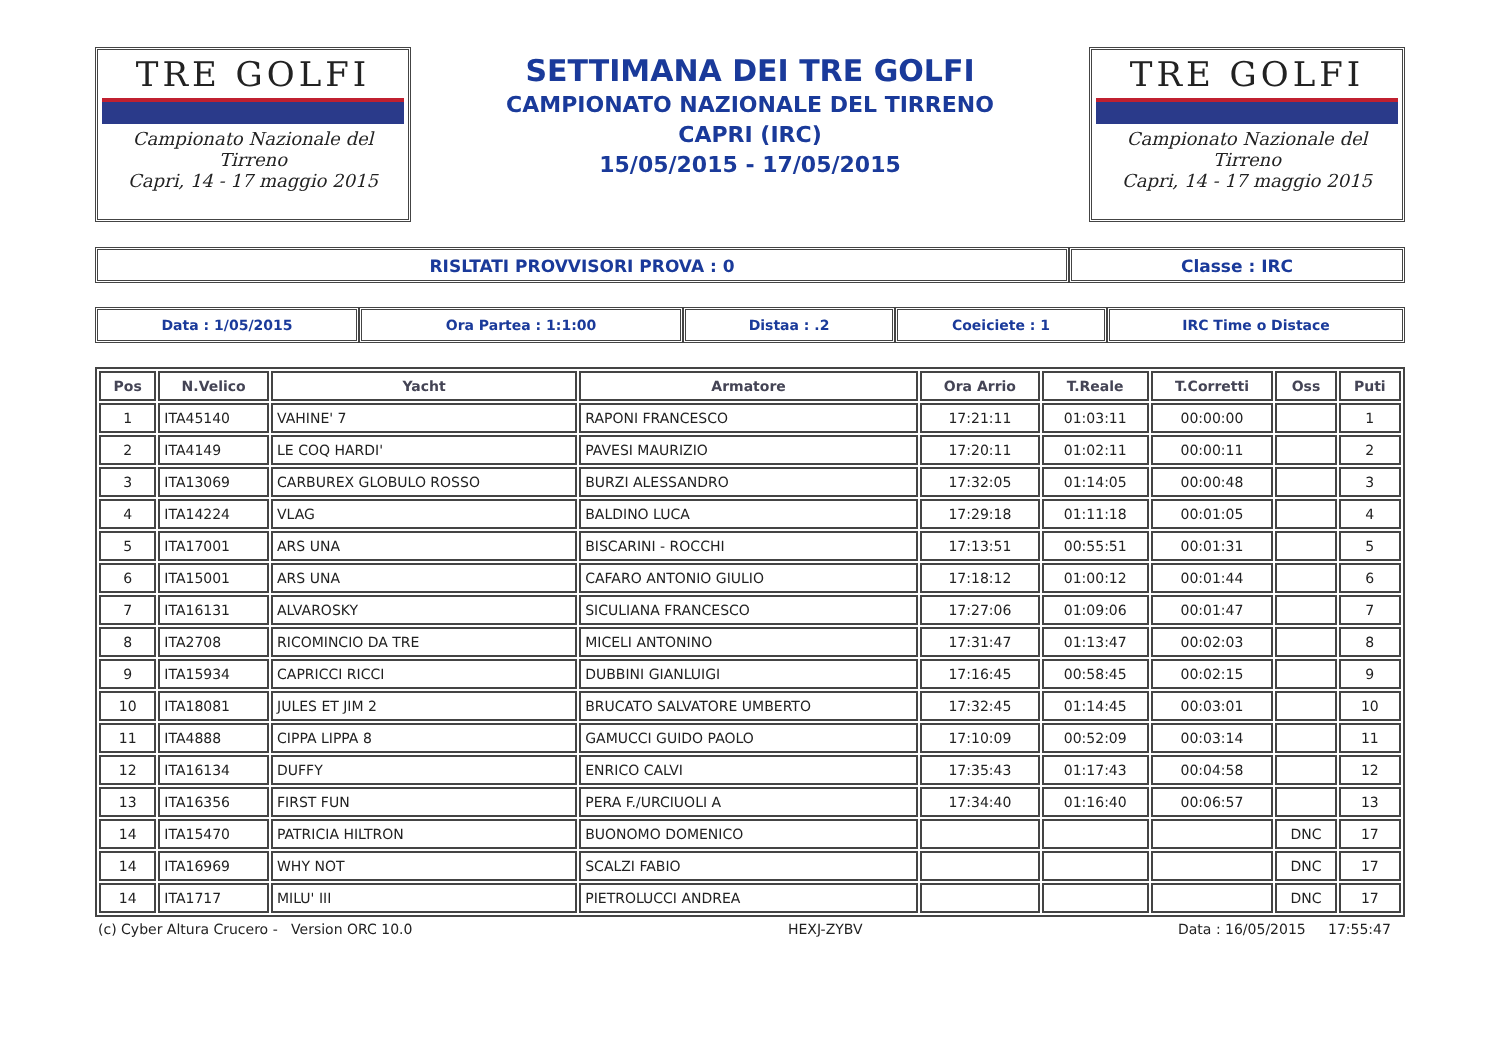TRE GOLFI
Campionato Nazionale del Tirreno
Capri, 14 - 17 maggio 2015
SETTIMANA DEI TRE GOLFI
CAMPIONATO NAZIONALE DEL TIRRENO
CAPRI (IRC)
15/05/2015 - 17/05/2015
TRE GOLFI
Campionato Nazionale del Tirreno
Capri, 14 - 17 maggio 2015
RISLTATI PROVVISORI PROVA : 0 Classe : IRC
Data : 1/05/2015 Ora Partea : 1:1:00 Distaa : .2 Coeiciete : 1 IRC Time o Distace
| Pos | N.Velico | Yacht | Armatore | Ora Arrio | T.Reale | T.Corretti | Oss | Puti |
| --- | --- | --- | --- | --- | --- | --- | --- | --- |
| 1 | ITA45140 | VAHINE' 7 | RAPONI FRANCESCO | 17:21:11 | 01:03:11 | 00:00:00 | | 1 |
| 2 | ITA4149 | LE COQ HARDI' | PAVESI MAURIZIO | 17:20:11 | 01:02:11 | 00:00:11 | | 2 |
| 3 | ITA13069 | CARBUREX GLOBULO ROSSO | BURZI ALESSANDRO | 17:32:05 | 01:14:05 | 00:00:48 | | 3 |
| 4 | ITA14224 | VLAG | BALDINO LUCA | 17:29:18 | 01:11:18 | 00:01:05 | | 4 |
| 5 | ITA17001 | ARS UNA | BISCARINI - ROCCHI | 17:13:51 | 00:55:51 | 00:01:31 | | 5 |
| 6 | ITA15001 | ARS UNA | CAFARO ANTONIO GIULIO | 17:18:12 | 01:00:12 | 00:01:44 | | 6 |
| 7 | ITA16131 | ALVAROSKY | SICULIANA FRANCESCO | 17:27:06 | 01:09:06 | 00:01:47 | | 7 |
| 8 | ITA2708 | RICOMINCIO DA TRE | MICELI ANTONINO | 17:31:47 | 01:13:47 | 00:02:03 | | 8 |
| 9 | ITA15934 | CAPRICCI RICCI | DUBBINI GIANLUIGI | 17:16:45 | 00:58:45 | 00:02:15 | | 9 |
| 10 | ITA18081 | JULES ET JIM 2 | BRUCATO SALVATORE UMBERTO | 17:32:45 | 01:14:45 | 00:03:01 | | 10 |
| 11 | ITA4888 | CIPPA LIPPA 8 | GAMUCCI GUIDO PAOLO | 17:10:09 | 00:52:09 | 00:03:14 | | 11 |
| 12 | ITA16134 | DUFFY | ENRICO CALVI | 17:35:43 | 01:17:43 | 00:04:58 | | 12 |
| 13 | ITA16356 | FIRST FUN | PERA F./URCIUOLI A | 17:34:40 | 01:16:40 | 00:06:57 | | 13 |
| 14 | ITA15470 | PATRICIA HILTRON | BUONOMO DOMENICO | | | | DNC | 17 |
| 14 | ITA16969 | WHY NOT | SCALZI FABIO | | | | DNC | 17 |
| 14 | ITA1717 | MILU' III | PIETROLUCCI ANDREA | | | | DNC | 17 |
(c) Cyber Altura Crucero - Version ORC 10.0 HEXJ-ZYBV Data : 16/05/2015 17:55:47